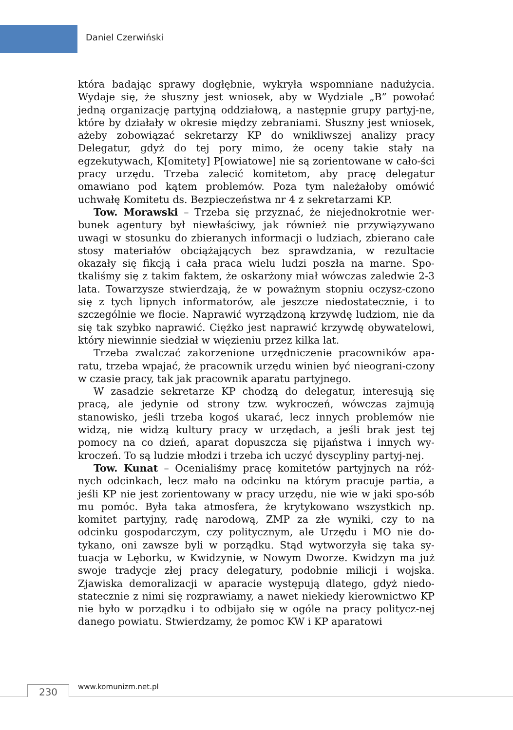Daniel Czerwiński
która badając sprawy dogłębnie, wykryła wspomniane nadużycia. Wydaje się, że słuszny jest wniosek, aby w Wydziale „B” powołać jedną organizację partyjną oddziałową, a następnie grupy partyj-ne, które by działały w okresie między zebraniami. Słuszny jest wniosek, ażeby zobowiązać sekretarzy KP do wnikliwszej analizy pracy Delegatur, gdyż do tej pory mimo, że oceny takie stały na egzekutywach, K[omitety] P[owiatowe] nie są zorientowane w cało-ści pracy urzędu. Trzeba zalecić komitetom, aby pracę delegatur omawiano pod kątem problemów. Poza tym należałoby omówić uchwałę Komitetu ds. Bezpieczeństwa nr 4 z sekretarzami KP.
Tow. Morawski – Trzeba się przyznać, że niejednokrotnie wer-bunek agentury był niewłaściwy, jak również nie przywiązywano uwagi w stosunku do zbieranych informacji o ludziach, zbierano całe stosy materiałów obciążających bez sprawdzania, w rezultacie okazały się fikcją i cała praca wielu ludzi poszła na marne. Spo-tkaliśmy się z takim faktem, że oskarżony miał wówczas zaledwie 2-3 lata. Towarzysze stwierdzają, że w poważnym stopniu oczysz-czono się z tych lipnych informatorów, ale jeszcze niedostatecznie, i to szczególnie we flocie. Naprawić wyrządzoną krzywdę ludziom, nie da się tak szybko naprawić. Ciężko jest naprawić krzywdę obywatelowi, który niewinnie siedział w więzieniu przez kilka lat.
Trzeba zwalczać zakorzenione urzędniczenie pracowników apa-ratu, trzeba wpajać, że pracownik urzędu winien być nieograni-czony w czasie pracy, tak jak pracownik aparatu partyjnego.
W zasadzie sekretarze KP chodzą do delegatur, interesują się pracą, ale jedynie od strony tzw. wykroczeń, wówczas zajmują stanowisko, jeśli trzeba kogoś ukarać, lecz innych problemów nie widzą, nie widzą kultury pracy w urzędach, a jeśli brak jest tej pomocy na co dzień, aparat dopuszcza się pijaństwa i innych wy-kroczeń. To są ludzie młodzi i trzeba ich uczyć dyscypliny partyj-nej.
Tow. Kunat – Ocenialiśmy pracę komitetów partyjnych na róż-nych odcinkach, lecz mało na odcinku na którym pracuje partia, a jeśli KP nie jest zorientowany w pracy urzędu, nie wie w jaki spo-sób mu pomóc. Była taka atmosfera, że krytykowano wszystkich np. komitet partyjny, radę narodową, ZMP za złe wyniki, czy to na odcinku gospodarczym, czy politycznym, ale Urzędu i MO nie do-tykano, oni zawsze byli w porządku. Stąd wytworzyła się taka sy-tuacja w Lęborku, w Kwidzynie, w Nowym Dworze. Kwidzyn ma już swoje tradycje złej pracy delegatury, podobnie milicji i wojska. Zjawiska demoralizacji w aparacie występują dlatego, gdyż niedo-statecznie z nimi się rozprawiamy, a nawet niekiedy kierownictwo KP nie było w porządku i to odbijało się w ogóle na pracy politycz-nej danego powiatu. Stwierdzamy, że pomoc KW i KP aparatowi
230 www.komunizm.net.pl